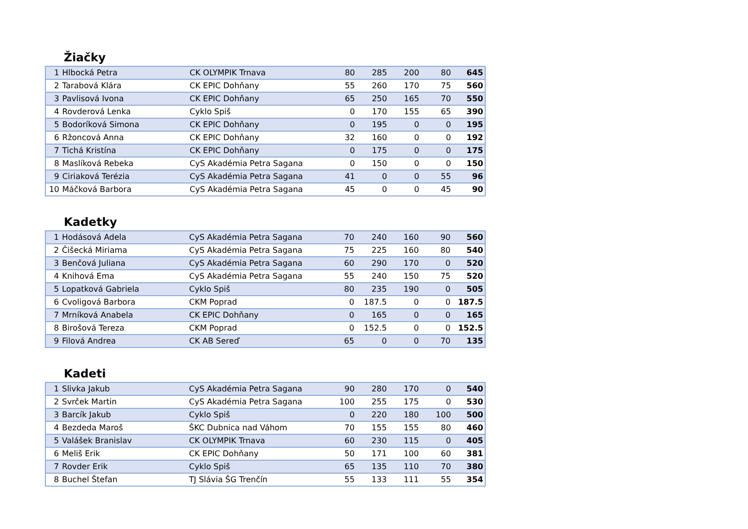Žiačky
| 1 | Hlbocká Petra | CK OLYMPIK Trnava | 80 | 285 | 200 | 80 | 645 |
| 2 | Tarabová Klára | CK EPIC Dohňany | 55 | 260 | 170 | 75 | 560 |
| 3 | Pavlisová Ivona | CK EPIC Dohňany | 65 | 250 | 165 | 70 | 550 |
| 4 | Rovderová Lenka | Cyklo Spiš | 0 | 170 | 155 | 65 | 390 |
| 5 | Bodoríková Simona | CK EPIC Dohňany | 0 | 195 | 0 | 0 | 195 |
| 6 | Ržoncová Anna | CK EPIC Dohňany | 32 | 160 | 0 | 0 | 192 |
| 7 | Tichá Kristína | CK EPIC Dohňany | 0 | 175 | 0 | 0 | 175 |
| 8 | Maslíková Rebeka | CyS Akadémia Petra Sagana | 0 | 150 | 0 | 0 | 150 |
| 9 | Ciriaková Terézia | CyS Akadémia Petra Sagana | 41 | 0 | 0 | 55 | 96 |
| 10 | Máčková Barbora | CyS Akadémia Petra Sagana | 45 | 0 | 0 | 45 | 90 |
Kadetky
| 1 | Hodásová Adela | CyS Akadémia Petra Sagana | 70 | 240 | 160 | 90 | 560 |
| 2 | Čišecká Miriama | CyS Akadémia Petra Sagana | 75 | 225 | 160 | 80 | 540 |
| 3 | Benčová Juliana | CyS Akadémia Petra Sagana | 60 | 290 | 170 | 0 | 520 |
| 4 | Knihová Ema | CyS Akadémia Petra Sagana | 55 | 240 | 150 | 75 | 520 |
| 5 | Lopatková Gabriela | Cyklo Spiš | 80 | 235 | 190 | 0 | 505 |
| 6 | Cvoligová Barbora | CKM Poprad | 0 | 187.5 | 0 | 0 | 187.5 |
| 7 | Mrníková Anabela | CK EPIC Dohňany | 0 | 165 | 0 | 0 | 165 |
| 8 | Birošová Tereza | CKM Poprad | 0 | 152.5 | 0 | 0 | 152.5 |
| 9 | Filová Andrea | CK AB Sereď | 65 | 0 | 0 | 70 | 135 |
Kadeti
| 1 | Slivka Jakub | CyS Akadémia Petra Sagana | 90 | 280 | 170 | 0 | 540 |
| 2 | Svrček Martin | CyS Akadémia Petra Sagana | 100 | 255 | 175 | 0 | 530 |
| 3 | Barcík Jakub | Cyklo Spiš | 0 | 220 | 180 | 100 | 500 |
| 4 | Bezdeda Maroš | ŠKC Dubnica nad Váhom | 70 | 155 | 155 | 80 | 460 |
| 5 | Valášek Branislav | CK OLYMPIK Trnava | 60 | 230 | 115 | 0 | 405 |
| 6 | Meliš Erik | CK EPIC Dohňany | 50 | 171 | 100 | 60 | 381 |
| 7 | Rovder Erik | Cyklo Spiš | 65 | 135 | 110 | 70 | 380 |
| 8 | Buchel Štefan | TJ Slávia ŠG Trenčín | 55 | 133 | 111 | 55 | 354 |